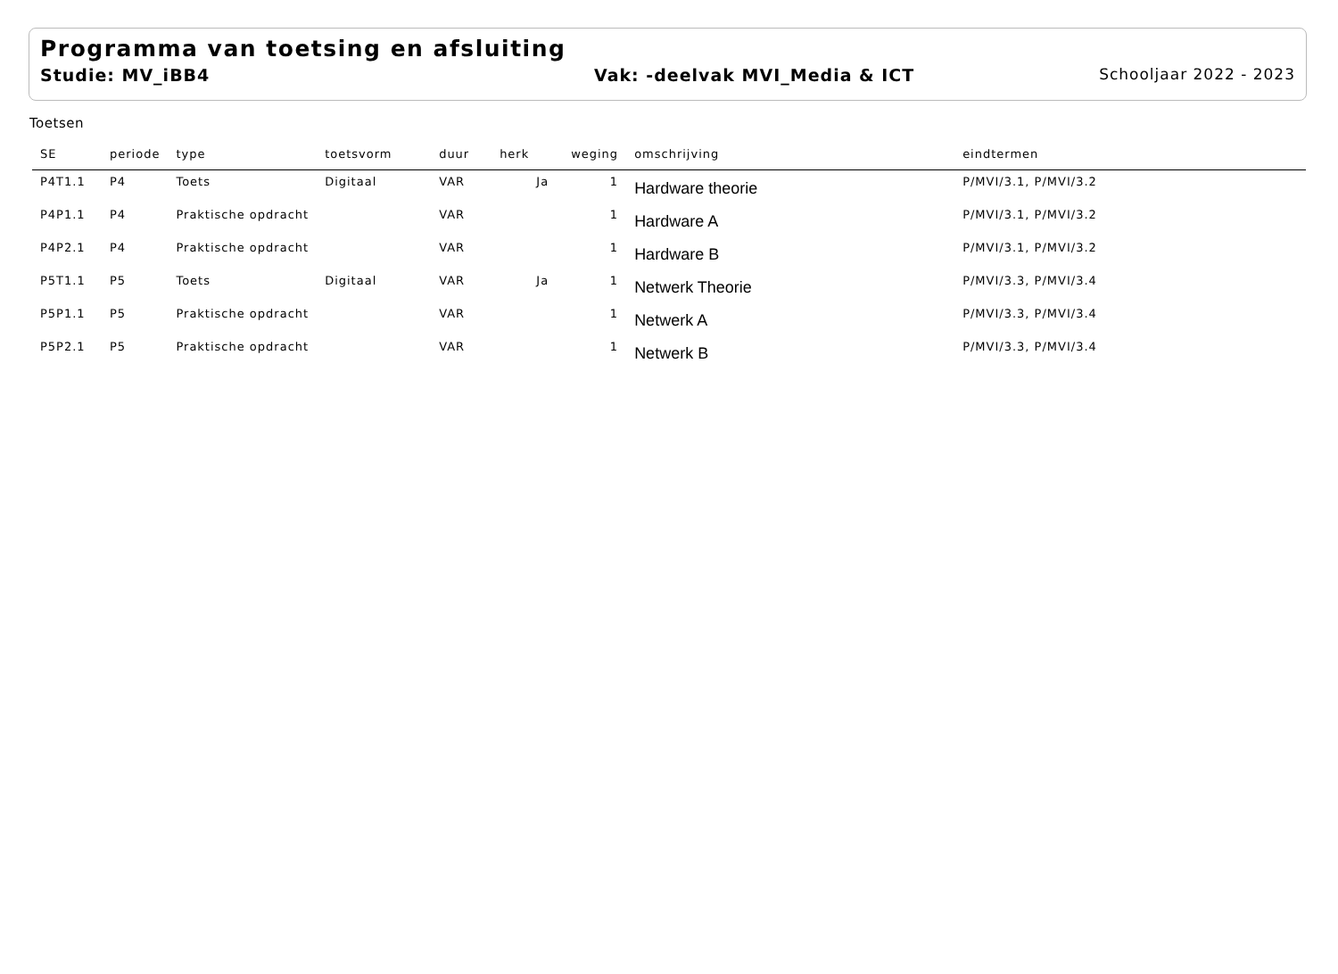Programma van toetsing en afsluiting
Studie: MV_iBB4 Vak: -deelvak MVI_Media & ICT Schooljaar 2022 - 2023
Toetsen
| SE | periode | type | toetsvorm | duur | herk | weging | omschrijving | eindtermen |
| --- | --- | --- | --- | --- | --- | --- | --- | --- |
| P4T1.1 | P4 | Toets | Digitaal | VAR | Ja | 1 | Hardware theorie | P/MVI/3.1, P/MVI/3.2 |
| P4P1.1 | P4 | Praktische opdracht | | VAR | | 1 | Hardware A | P/MVI/3.1, P/MVI/3.2 |
| P4P2.1 | P4 | Praktische opdracht | | VAR | | 1 | Hardware B | P/MVI/3.1, P/MVI/3.2 |
| P5T1.1 | P5 | Toets | Digitaal | VAR | Ja | 1 | Netwerk Theorie | P/MVI/3.3, P/MVI/3.4 |
| P5P1.1 | P5 | Praktische opdracht | | VAR | | 1 | Netwerk A | P/MVI/3.3, P/MVI/3.4 |
| P5P2.1 | P5 | Praktische opdracht | | VAR | | 1 | Netwerk B | P/MVI/3.3, P/MVI/3.4 |